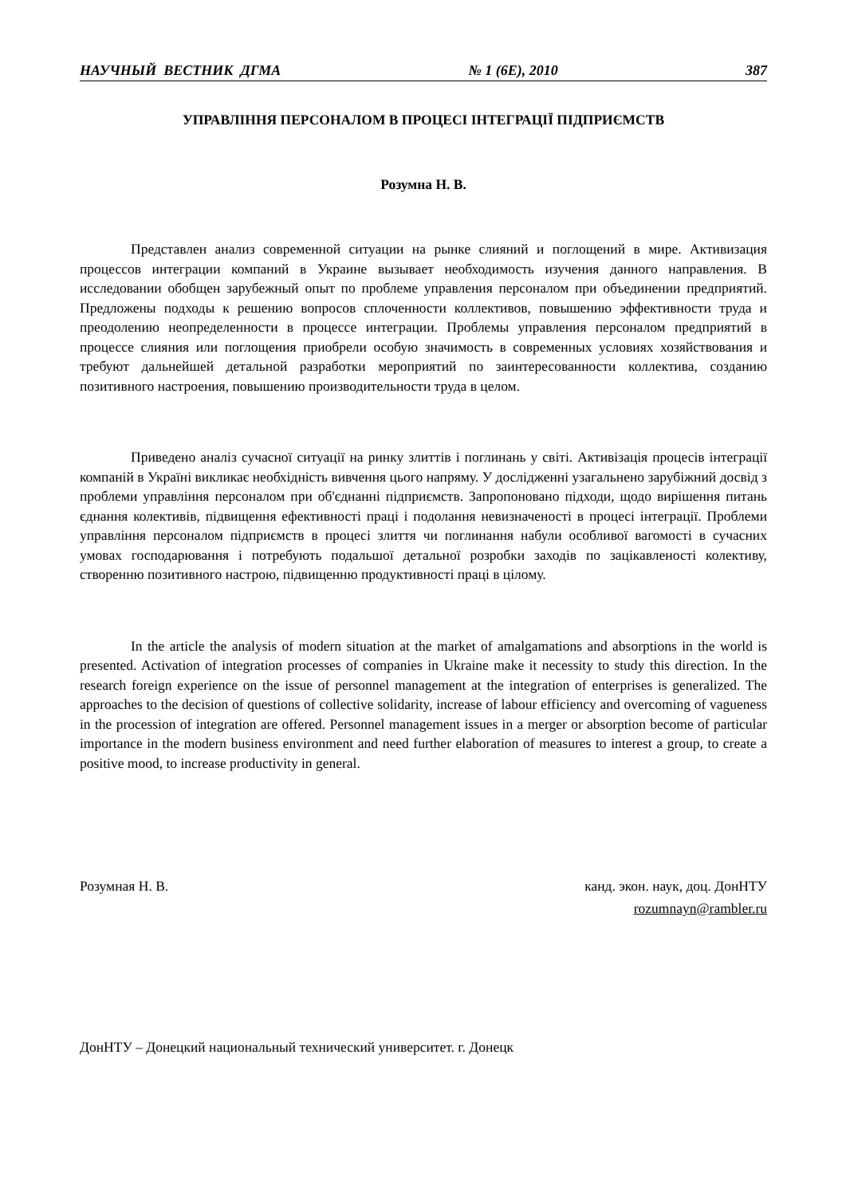НАУЧНЫЙ ВЕСТНИК ДГМА № 1 (6Е), 2010 387
УПРАВЛІННЯ ПЕРСОНАЛОМ В ПРОЦЕСІ ІНТЕГРАЦІЇ ПІДПРИЄМСТВ
Розумна Н. В.
Представлен анализ современной ситуации на рынке слияний и поглощений в мире. Активизация процессов интеграции компаний в Украине вызывает необходимость изучения данного направления. В исследовании обобщен зарубежный опыт по проблеме управления персоналом при объединении предприятий. Предложены подходы к решению вопросов сплоченности коллективов, повышению эффективности труда и преодолению неопределенности в процессе интеграции. Проблемы управления персоналом предприятий в процессе слияния или поглощения приобрели особую значимость в современных условиях хозяйствования и требуют дальнейшей детальной разработки мероприятий по заинтересованности коллектива, созданию позитивного настроения, повышению производительности труда в целом.
Приведено аналіз сучасної ситуації на ринку злиттів і поглинань у світі. Активізація процесів інтеграції компаній в Україні викликає необхідність вивчення цього напряму. У дослідженні узагальнено зарубіжний досвід з проблеми управління персоналом при об'єднанні підприємств. Запропоновано підходи, щодо вирішення питань єднання колективів, підвищення ефективності праці і подолання невизначеності в процесі інтеграції. Проблеми управління персоналом підприємств в процесі злиття чи поглинання набули особливої вагомості в сучасних умовах господарювання і потребують подальшої детальної розробки заходів по зацікавленості колективу, створенню позитивного настрою, підвищенню продуктивності праці в цілому.
In the article the analysis of modern situation at the market of amalgamations and absorptions in the world is presented. Activation of integration processes of companies in Ukraine make it necessity to study this direction. In the research foreign experience on the issue of personnel management at the integration of enterprises is generalized. The approaches to the decision of questions of collective solidarity, increase of labour efficiency and overcoming of vagueness in the procession of integration are offered. Personnel management issues in a merger or absorption become of particular importance in the modern business environment and need further elaboration of measures to interest a group, to create a positive mood, to increase productivity in general.
Розумная Н. В. канд. экон. наук, доц. ДонНТУ
rozumnayn@rambler.ru
ДонНТУ – Донецкий национальный технический университет. г. Донецк